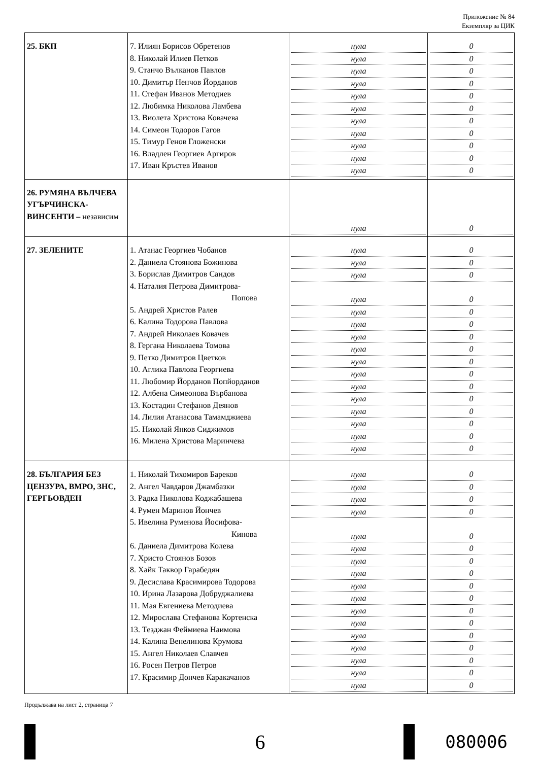Приложение № 84
Екземпляр за ЦИК
| 25. БКП | 7. Илиян Борисов Обретенов 8. Николай Илиев Петков 9. Станчо Вълканов Павлов 10. Димитър Ненчов Йорданов 11. Стефан Иванов Методиев 12. Любимка Николова Ламбева 13. Виолета Христова Ковачева 14. Симеон Тодоров Гагов 15. Тимур Генов Гложенски 16. Владлен Георгиев Аргиров 17. Иван Кръстев Иванов | нула нула нула нула нула нула нула нула нула нула нула | 0 0 0 0 0 0 0 0 0 0 0 |
| 26. РУМЯНА ВЪЛЧЕВА УГЪРЧИНСКА-ВИНСЕНТИ – независим | | нула | 0 |
| 27. ЗЕЛЕНИТЕ | 1. Атанас Георгиев Чобанов 2. Даниела Стоянова Божинова 3. Борислав Димитров Сандов 4. Наталия Петрова Димитрова- Попова 5. Андрей Христов Ралев 6. Калина Тодорова Павлова 7. Андрей Николаев Ковачев 8. Гергана Николаева Томова 9. Петко Димитров Цветков 10. Аглика Павлова Георгиева 11. Любомир Йорданов Попйорданов 12. Албена Симеонова Върбанова 13. Костадин Стефанов Деянов 14. Лилия Атанасова Тамамджиева 15. Николай Янков Сиджимов 16. Милена Христова Маринчева | нула нула нула нула нула нула нула нула нула нула нула нула нула нула нула нула | 0 0 0 0 0 0 0 0 0 0 0 0 0 0 0 0 |
| 28. БЪЛГАРИЯ БЕЗ ЦЕНЗУРА, ВМРО, ЗНС, ГЕРГЬОВДЕН | 1. Николай Тихомиров Бареков 2. Ангел Чавдаров Джамбазки 3. Радка Николова Коджабашева 4. Румен Маринов Йончев 5. Ивелина Руменова Йосифова- Кинова 6. Даниела Димитрова Колева 7. Христо Стоянов Бозов 8. Хайк Таквор Гарабедян 9. Десислава Красимирова Тодорова 10. Ирина Лазарова Добруджалиева 11. Мая Евгениева Методиева 12. Мирослава Стефанова Кортенска 13. Тезджан Феймиева Наимова 14. Калина Венелинова Крумова 15. Ангел Николаев Славчев 16. Росен Петров Петров 17. Красимир Дончев Каракачанов | нула нула нула нула нула нула нула нула нула нула нула нула нула нула нула нула нула | 0 0 0 0 0 0 0 0 0 0 0 0 0 0 0 0 0 |
Продължава на лист 2, страница 7
6
080006